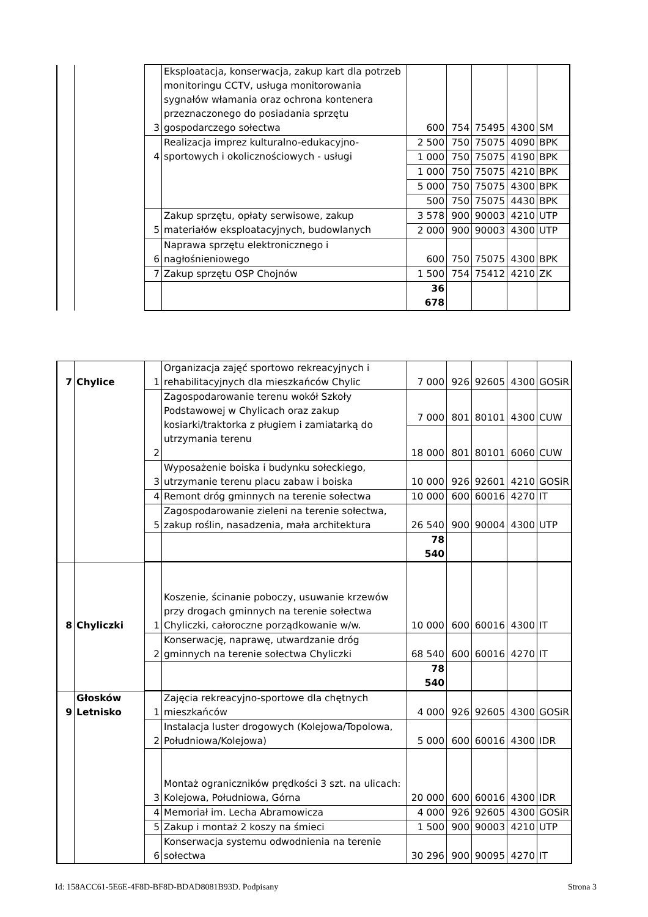| | | 3 | Eksploatacja, konserwacja, zakup kart dla potrzeb monitoringu CCTV, usługa monitorowania sygnałów włamania oraz ochrona kontenera przeznaczonego do posiadania sprzętu gospodarczego sołectwa | 600 | 754 | 75495 | 4300 | SM |
| | | 4 | Realizacja imprez kulturalno-edukacyjno-sportowych i okolicznościowych - usługi | 2 500 | 750 | 75075 | 4090 | BPK |
| | | | | 1 000 | 750 | 75075 | 4190 | BPK |
| | | | | 1 000 | 750 | 75075 | 4210 | BPK |
| | | | | 5 000 | 750 | 75075 | 4300 | BPK |
| | | | | 500 | 750 | 75075 | 4430 | BPK |
| | | 5 | Zakup sprzętu, opłaty serwisowe, zakup materiałów eksploatacyjnych, budowlanych | 3 578 | 900 | 90003 | 4210 | UTP |
| | | | | 2 000 | 900 | 90003 | 4300 | UTP |
| | | 6 | Naprawa sprzętu elektronicznego i nagłośnieniowego | 600 | 750 | 75075 | 4300 | BPK |
| | | 7 | Zakup sprzętu OSP Chojnów | 1 500 | 754 | 75412 | 4210 | ZK |
| | | | | 36 678 | | | | |
| 7 | Chylice | 1 | Organizacja zajęć sportowo rekreacyjnych i rehabilitacyjnych dla mieszkańców Chylic | 7 000 | 926 | 92605 | 4300 | GOSiR |
| | | 2 | Zagospodarowanie terenu wokół Szkoły Podstawowej w Chylicach oraz zakup kosiarki/traktorka z pługiem i zamiatarką do utrzymania terenu | 7 000 | 801 | 80101 | 4300 | CUW |
| | | | | 18 000 | 801 | 80101 | 6060 | CUW |
| | | 3 | Wyposażenie boiska i budynku sołeckiego, utrzymanie terenu placu zabaw i boiska | 10 000 | 926 | 92601 | 4210 | GOSiR |
| | | 4 | Remont dróg gminnych na terenie sołectwa | 10 000 | 600 | 60016 | 4270 | IT |
| | | 5 | Zagospodarowanie zieleni na terenie sołectwa, zakup roślin, nasadzenia, mała architektura | 26 540 | 900 | 90004 | 4300 | UTP |
| | | | | 78 540 | | | | |
| 8 | Chyliczki | 1 | Koszenie, ścinanie poboczy, usuwanie krzewów przy drogach gminnych na terenie sołectwa Chyliczki, całoroczne porządkowanie w/w. | 10 000 | 600 | 60016 | 4300 | IT |
| | | 2 | Konserwację, naprawę, utwardzanie dróg gminnych na terenie sołectwa Chyliczki | 68 540 | 600 | 60016 | 4270 | IT |
| | | | | 78 540 | | | | |
| 9 | Głosków Letnisko | 1 | Zajęcia rekreacyjno-sportowe dla chętnych mieszkańców | 4 000 | 926 | 92605 | 4300 | GOSiR |
| | | 2 | Instalacja luster drogowych (Kolejowa/Topolowa, Południowa/Kolejowa) | 5 000 | 600 | 60016 | 4300 | IDR |
| | | 3 | Montaż ograniczników prędkości 3 szt. na ulicach: Kolejowa, Południowa, Górna | 20 000 | 600 | 60016 | 4300 | IDR |
| | | 4 | Memoriał im. Lecha Abramowicza | 4 000 | 926 | 92605 | 4300 | GOSiR |
| | | 5 | Zakup i montaż 2 koszy na śmieci | 1 500 | 900 | 90003 | 4210 | UTP |
| | | 6 | Konserwacja systemu odwodnienia na terenie sołectwa | 30 296 | 900 | 90095 | 4270 | IT |
Id: 158ACC61-5E6E-4F8D-BF8D-BDAD8081B93D. Podpisany Strona 3